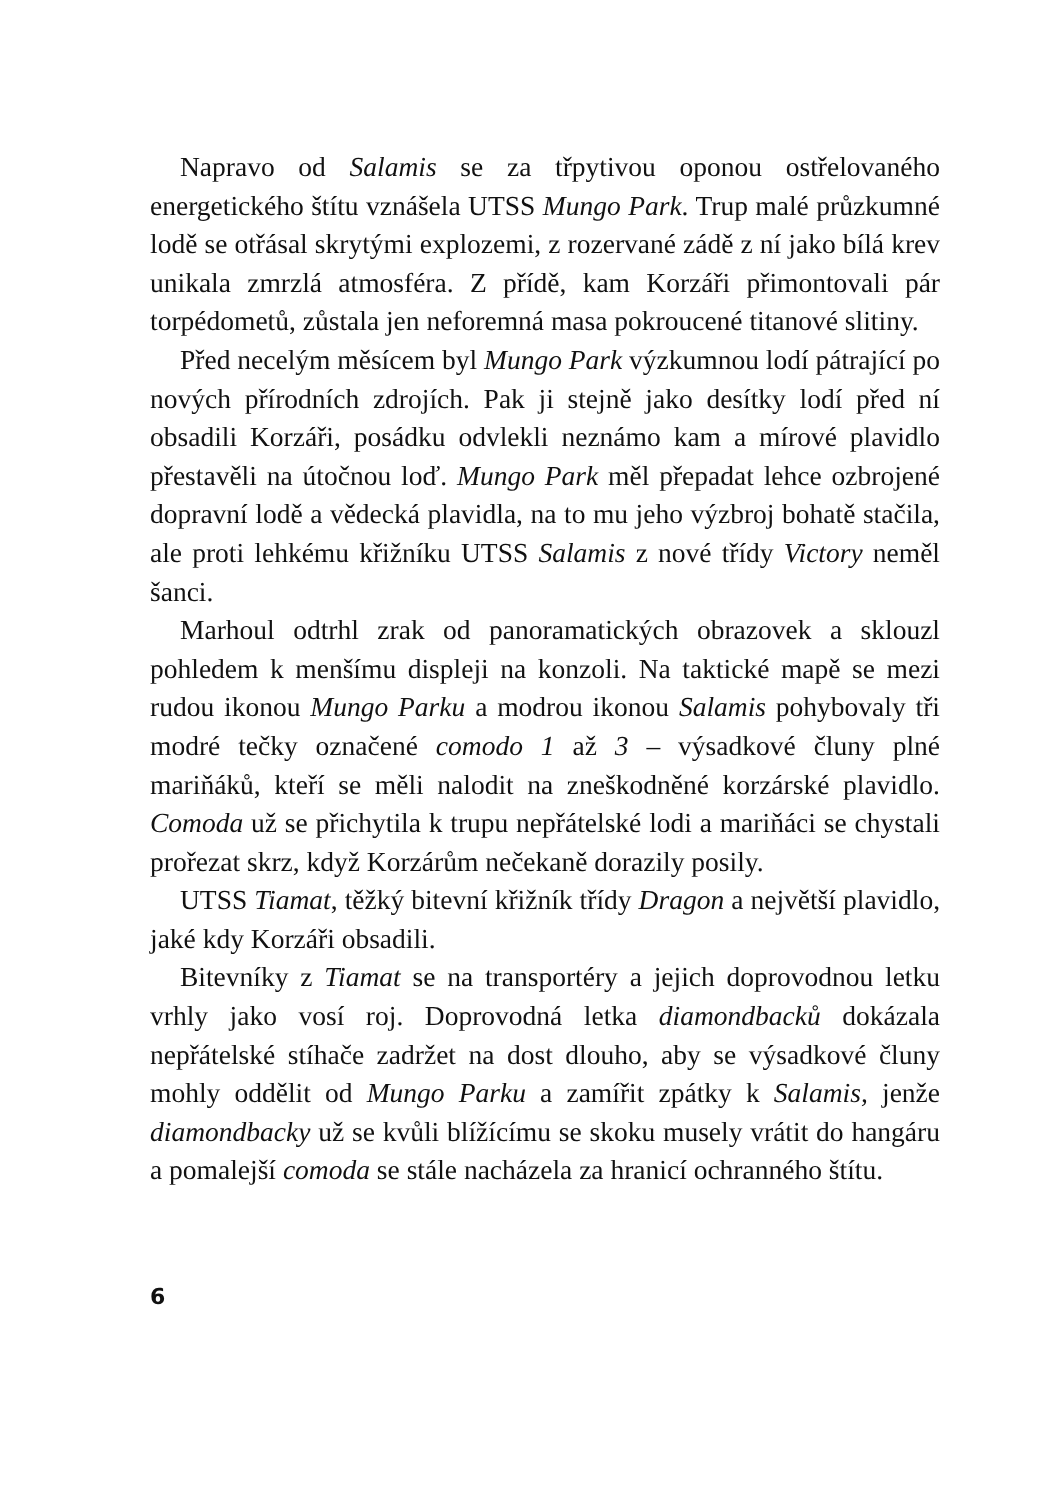Napravo od Salamis se za třpytivou oponou ostřelovaného energetického štítu vznášela UTSS Mungo Park. Trup malé průzkumné lodě se otřásal skrytými explozemi, z rozervané zádě z ní jako bílá krev unikala zmrzlá atmosféra. Z přídě, kam Korzáři přimontovali pár torpédometů, zůstala jen neforemná masa pokroucené titanové slitiny.
Před necelým měsícem byl Mungo Park výzkumnou lodí pátrající po nových přírodních zdrojích. Pak ji stejně jako desítky lodí před ní obsadili Korzáři, posádku odvlekli neznámo kam a mírové plavidlo přestavěli na útočnou loď. Mungo Park měl přepadat lehce ozbrojené dopravní lodě a vědecká plavidla, na to mu jeho výzbroj bohatě stačila, ale proti lehkému křižníku UTSS Salamis z nové třídy Victory neměl šanci.
Marhoul odtrhl zrak od panoramatických obrazovek a sklouzl pohledem k menšímu displeji na konzoli. Na taktické mapě se mezi rudou ikonou Mungo Parku a modrou ikonou Salamis pohybovaly tři modré tečky označené comodo 1 až 3 – výsadkové čluny plné mariňáků, kteří se měli nalodit na zneškodněné korzárské plavidlo. Comoda už se přichytila k trupu nepřátelské lodi a mariňáci se chystali prořezat skrz, když Korzárům nečekaně dorazily posily.
UTSS Tiamat, těžký bitevní křižník třídy Dragon a největší plavidlo, jaké kdy Korzáři obsadili.
Bitevníky z Tiamat se na transportéry a jejich doprovodnou letku vrhly jako vosí roj. Doprovodná letka diamondbacků dokázala nepřátelské stíhače zadržet na dost dlouho, aby se výsadkové čluny mohly oddělit od Mungo Parku a zamířit zpátky k Salamis, jenže diamondbacky už se kvůli blížícímu se skoku musely vrátit do hangáru a pomalejší comoda se stále nacházela za hranicí ochranného štítu.
6